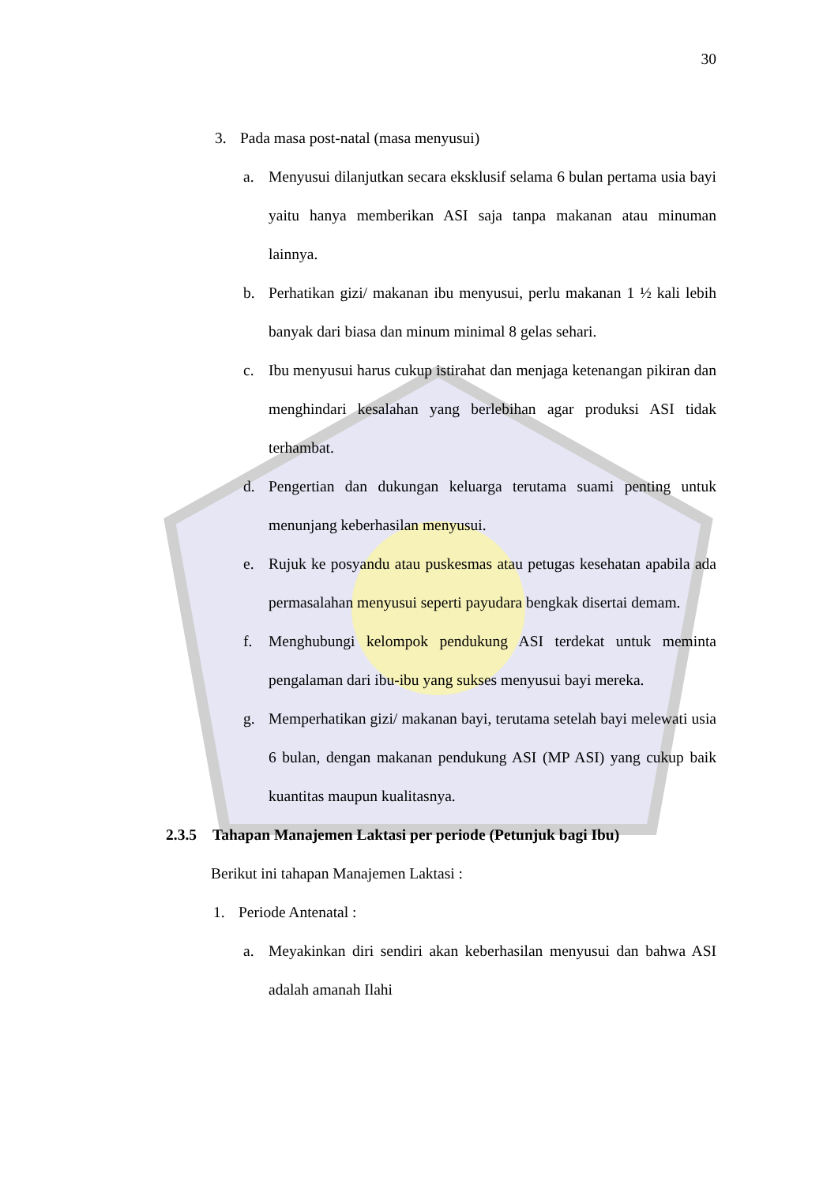30
3. Pada masa post-natal (masa menyusui)
a. Menyusui dilanjutkan secara eksklusif selama 6 bulan pertama usia bayi yaitu hanya memberikan ASI saja tanpa makanan atau minuman lainnya.
b. Perhatikan gizi/ makanan ibu menyusui, perlu makanan 1 ½ kali lebih banyak dari biasa dan minum minimal 8 gelas sehari.
c. Ibu menyusui harus cukup istirahat dan menjaga ketenangan pikiran dan menghindari kesalahan yang berlebihan agar produksi ASI tidak terhambat.
d. Pengertian dan dukungan keluarga terutama suami penting untuk menunjang keberhasilan menyusui.
e. Rujuk ke posyandu atau puskesmas atau petugas kesehatan apabila ada permasalahan menyusui seperti payudara bengkak disertai demam.
f. Menghubungi kelompok pendukung ASI terdekat untuk meminta pengalaman dari ibu-ibu yang sukses menyusui bayi mereka.
g. Memperhatikan gizi/ makanan bayi, terutama setelah bayi melewati usia 6 bulan, dengan makanan pendukung ASI (MP ASI) yang cukup baik kuantitas maupun kualitasnya.
2.3.5 Tahapan Manajemen Laktasi per periode (Petunjuk bagi Ibu)
Berikut ini tahapan Manajemen Laktasi :
1. Periode Antenatal :
a. Meyakinkan diri sendiri akan keberhasilan menyusui dan bahwa ASI adalah amanah Ilahi